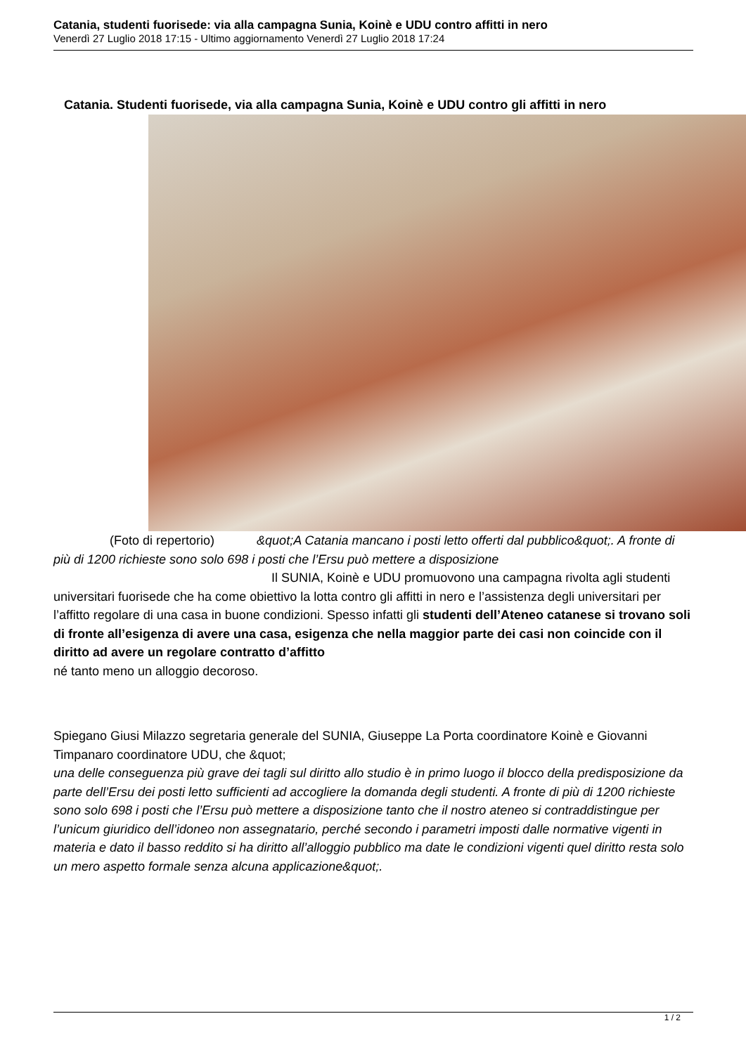Catania, studenti fuorisede: via alla campagna Sunia, Koinè e UDU contro affitti in nero
Venerdì 27 Luglio 2018 17:15 - Ultimo aggiornamento Venerdì 27 Luglio 2018 17:24
Catania. Studenti fuorisede, via alla campagna Sunia, Koinè e UDU contro gli affitti in nero
(Foto di repertorio) &quot;A Catania mancano i posti letto offerti dal pubblico&quot;. A fronte di più di 1200 richieste sono solo 698 i posti che l’Ersu può mettere a disposizione Il SUNIA, Koinè e UDU promuovono una campagna rivolta agli studenti universitari fuorisede che ha come obiettivo la lotta contro gli affitti in nero e l’assistenza degli universitari per l’affitto regolare di una casa in buone condizioni. Spesso infatti gli studenti dell’Ateneo catanese si trovano soli di fronte all’esigenza di avere una casa, esigenza che nella maggior parte dei casi non coincide con il diritto ad avere un regolare contratto d’affitto
né tanto meno un alloggio decoroso.
Spiegano Giusi Milazzo segretaria generale del SUNIA, Giuseppe La Porta coordinatore Koinè e Giovanni Timpanaro coordinatore UDU, che &quot;
una delle conseguenza più grave dei tagli sul diritto allo studio è in primo luogo il blocco della predisposizione da parte dell’Ersu dei posti letto sufficienti ad accogliere la domanda degli studenti. A fronte di più di 1200 richieste sono solo 698 i posti che l’Ersu può mettere a disposizione tanto che il nostro ateneo si contraddistingue per l’unicum giuridico dell’idoneo non assegnatario, perché secondo i parametri imposti dalle normative vigenti in materia e dato il basso reddito si ha diritto all’alloggio pubblico ma date le condizioni vigenti quel diritto resta solo un mero aspetto formale senza alcuna applicazione&quot;.
1 / 2